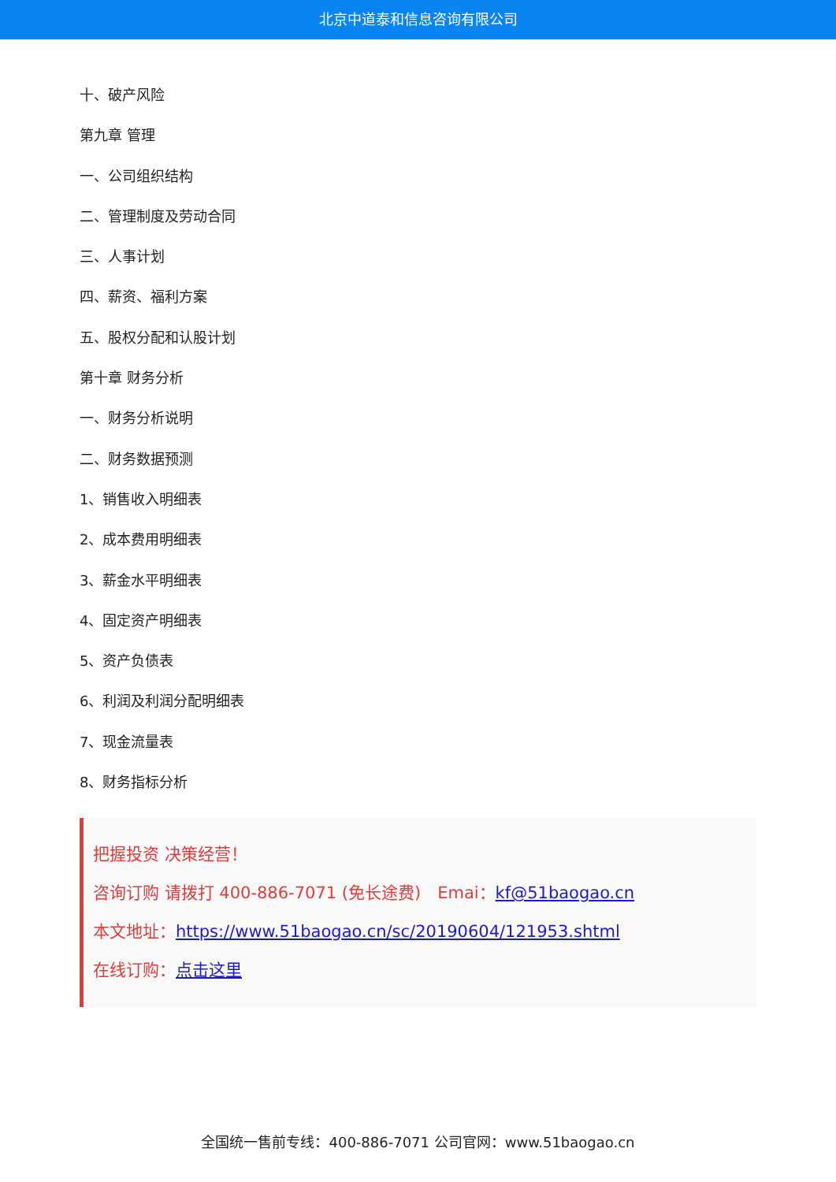北京中道泰和信息咨询有限公司
十、破产风险
第九章 管理
一、公司组织结构
二、管理制度及劳动合同
三、人事计划
四、薪资、福利方案
五、股权分配和认股计划
第十章 财务分析
一、财务分析说明
二、财务数据预测
1、销售收入明细表
2、成本费用明细表
3、薪金水平明细表
4、固定资产明细表
5、资产负债表
6、利润及利润分配明细表
7、现金流量表
8、财务指标分析
把握投资 决策经营！
咨询订购 请拨打 400-886-7071 (免长途费)　Emai：kf@51baogao.cn
本文地址：https://www.51baogao.cn/sc/20190604/121953.shtml
在线订购：点击这里
全国统一售前专线：400-886-7071 公司官网：www.51baogao.cn